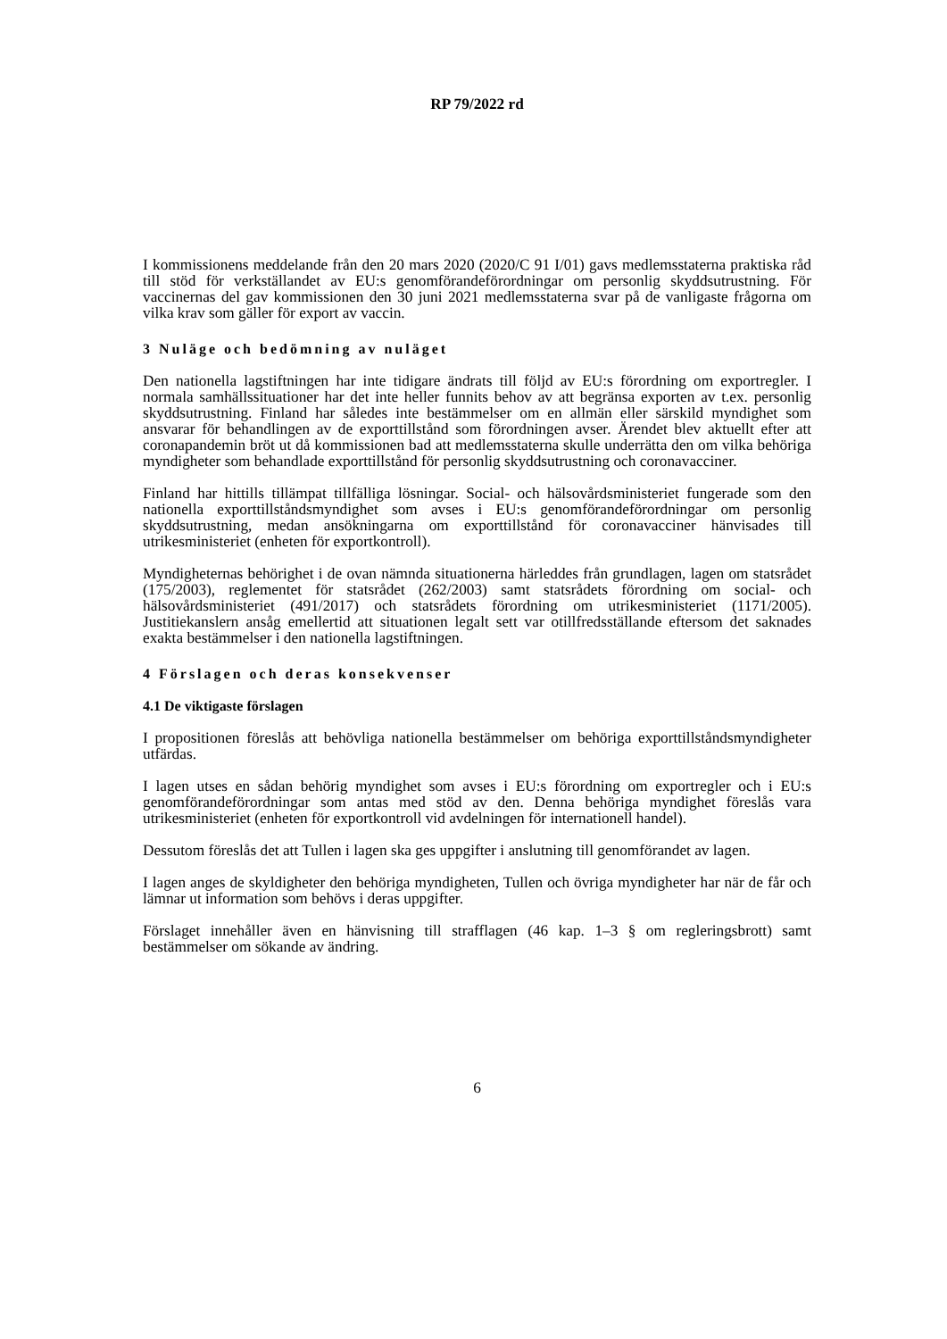RP 79/2022 rd
I kommissionens meddelande från den 20 mars 2020 (2020/C 91 I/01) gavs medlemsstaterna praktiska råd till stöd för verkställandet av EU:s genomförandeförordningar om personlig skyddsutrustning. För vaccinernas del gav kommissionen den 30 juni 2021 medlemsstaterna svar på de vanligaste frågorna om vilka krav som gäller för export av vaccin.
3 Nuläge och bedömning av nuläget
Den nationella lagstiftningen har inte tidigare ändrats till följd av EU:s förordning om export­regler. I normala samhällssituationer har det inte heller funnits behov av att begränsa exporten av t.ex. personlig skyddsutrustning. Finland har således inte bestämmelser om en allmän eller särskild myndighet som ansvarar för behandlingen av de exporttillstånd som förordningen av­ser. Ärendet blev aktuellt efter att coronapandemin bröt ut då kommissionen bad att medlems­staterna skulle underrätta den om vilka behöriga myndigheter som behandlade exporttillstånd för personlig skyddsutrustning och coronavacciner.
Finland har hittills tillämpat tillfälliga lösningar. Social- och hälsovårdsministeriet fungerade som den nationella exporttillståndsmyndighet som avses i EU:s genomförandeförordningar om personlig skyddsutrustning, medan ansökningarna om exporttillstånd för coronavacciner hänvi­sades till utrikesministeriet (enheten för exportkontroll).
Myndigheternas behörighet i de ovan nämnda situationerna härleddes från grundlagen, lagen om statsrådet (175/2003), reglementet för statsrådet (262/2003) samt statsrådets förordning om social- och hälsovårdsministeriet (491/2017) och statsrådets förordning om utrikesministeriet (1171/2005). Justitiekanslern ansåg emellertid att situationen legalt sett var otillfredsställande eftersom det saknades exakta bestämmelser i den nationella lagstiftningen.
4 Förslagen och deras konsekvenser
4.1 De viktigaste förslagen
I propositionen föreslås att behövliga nationella bestämmelser om behöriga exporttillstånds­myndigheter utfärdas.
I lagen utses en sådan behörig myndighet som avses i EU:s förordning om exportregler och i EU:s genomförandeförordningar som antas med stöd av den. Denna behöriga myndighet före­slås vara utrikesministeriet (enheten för exportkontroll vid avdelningen för internationell han­del).
Dessutom föreslås det att Tullen i lagen ska ges uppgifter i anslutning till genomförandet av lagen.
I lagen anges de skyldigheter den behöriga myndigheten, Tullen och övriga myndigheter har när de får och lämnar ut information som behövs i deras uppgifter.
Förslaget innehåller även en hänvisning till strafflagen (46 kap. 1–3 § om regleringsbrott) samt bestämmelser om sökande av ändring.
6